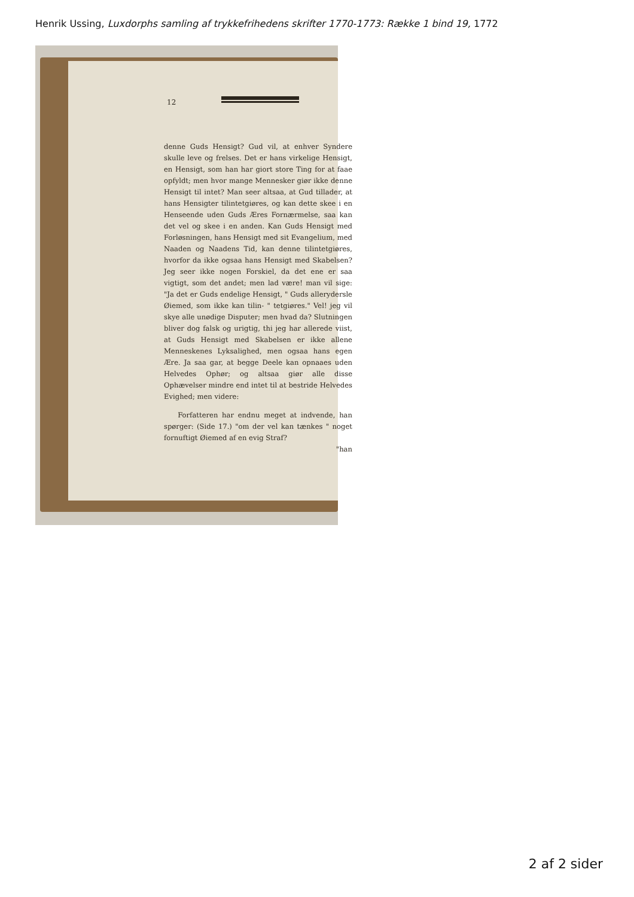Henrik Ussing, Luxdorphs samling af trykkefrihedens skrifter 1770-1773: Række 1 bind 19, 1772
12
denne Guds Hensigt? Gud vil, at enhver Syndere skulle leve og frelses. Det er hans virkelige Hensigt, en Hensigt, som han har giort store Ting for at faae opfyldt; men hvor mange Mennesker giør ikke denne Hensigt til intet? Man seer altsaa, at Gud tillader, at hans Hensigter tilintetgiøres, og kan dette skee i en Henseende uden Guds Æres Fornærmelse, saa kan det vel og skee i en anden. Kan Guds Hensigt med Forløsningen, hans Hensigt med sit Evangelium, med Naaden og Naadens Tid, kan denne tilintetgiøres, hvorfor da ikke ogsaa hans Hensigt med Skabelsen? Jeg seer ikke nogen Forskiel, da det ene er saa vigtigt, som det andet; men lad være! man vil sige: "Ja det er Guds endelige Hensigt, " Guds allerydersle Øiemed, som ikke kan tilin- " tetgiøres." Vel! jeg vil skye alle unødige Disputer; men hvad da? Slutningen bliver dog falsk og urigtig, thi jeg har allerede viist, at Guds Hensigt med Skabelsen er ikke allene Menneskenes Lyksalighed, men ogsaa hans egen Ære. Ja saa gar, at begge Deele kan opnaaes uden Helvedes Ophør; og altsaa giør alle disse Ophævelser mindre end intet til at bestride Helvedes Evighed; men videre:
Forfatteren har endnu meget at indvende, han spørger: (Side 17.) "om der vel kan tænkes " noget fornuftigt Øiemed af en evig Straf?
"han
2 af 2 sider